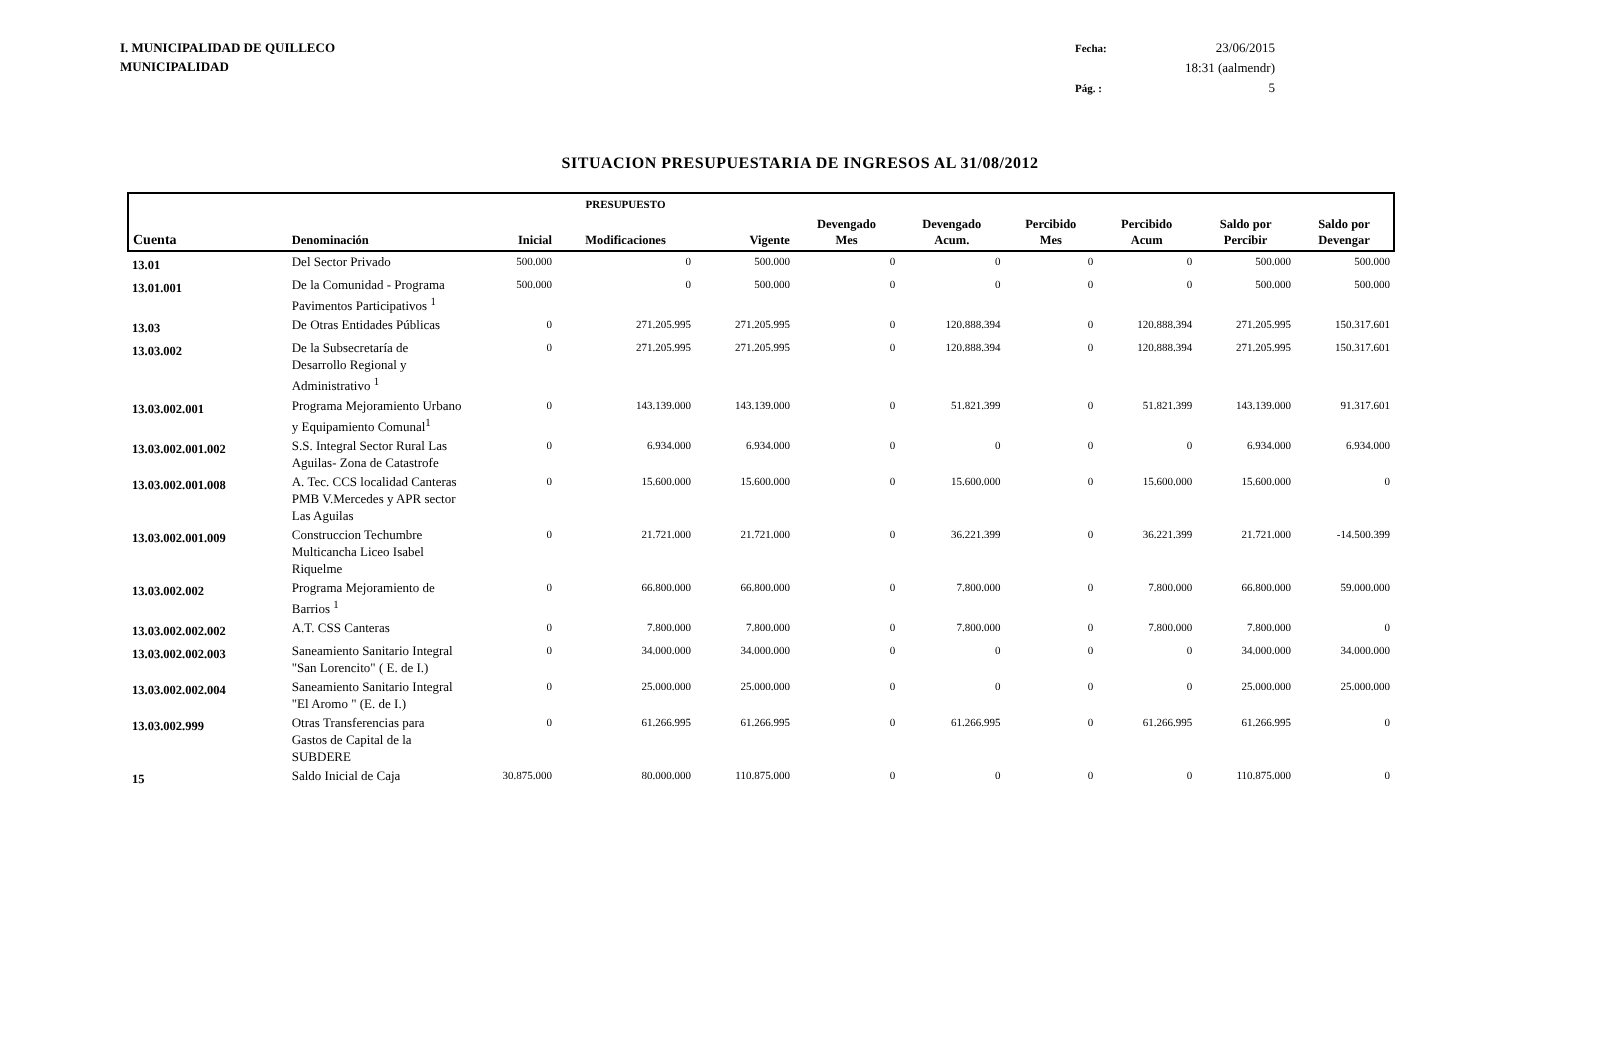I. MUNICIPALIDAD DE QUILLECO
MUNICIPALIDAD
Fecha: 23/06/2015 18:31 (aalmendr) Pág. : 5
SITUACION PRESUPUESTARIA DE INGRESOS AL 31/08/2012
| | | | PRESUPUESTO | | | | | | | |
| --- | --- | --- | --- | --- | --- | --- | --- | --- | --- | --- |
| Cuenta | Denominación | Inicial | Modificaciones | Vigente | Devengado Mes | Devengado Acum. | Percibido Mes | Percibido Acum | Saldo por Percibir | Saldo por Devengar |
| 13.01 | Del Sector Privado | 500.000 | 0 | 500.000 | 0 | 0 | 0 | 0 | 500.000 | 500.000 |
| 13.01.001 | De la Comunidad - Programa Pavimentos Participativos <sup>1</sup> | 500.000 | 0 | 500.000 | 0 | 0 | 0 | 0 | 500.000 | 500.000 |
| 13.03 | De Otras Entidades Públicas | 0 | 271.205.995 | 271.205.995 | 0 | 120.888.394 | 0 | 120.888.394 | 271.205.995 | 150.317.601 |
| 13.03.002 | De la Subsecretaría de Desarrollo Regional y Administrativo <sup>1</sup> | 0 | 271.205.995 | 271.205.995 | 0 | 120.888.394 | 0 | 120.888.394 | 271.205.995 | 150.317.601 |
| 13.03.002.001 | Programa Mejoramiento Urbano y Equipamiento Comunal<sup>1</sup> | 0 | 143.139.000 | 143.139.000 | 0 | 51.821.399 | 0 | 51.821.399 | 143.139.000 | 91.317.601 |
| 13.03.002.001.002 | S.S. Integral Sector Rural Las Aguilas- Zona de Catastrofe | 0 | 6.934.000 | 6.934.000 | 0 | 0 | 0 | 0 | 6.934.000 | 6.934.000 |
| 13.03.002.001.008 | A. Tec. CCS localidad Canteras PMB V.Mercedes y APR sector Las Aguilas | 0 | 15.600.000 | 15.600.000 | 0 | 15.600.000 | 0 | 15.600.000 | 15.600.000 | 0 |
| 13.03.002.001.009 | Construccion Techumbre Multicancha Liceo Isabel Riquelme | 0 | 21.721.000 | 21.721.000 | 0 | 36.221.399 | 0 | 36.221.399 | 21.721.000 | -14.500.399 |
| 13.03.002.002 | Programa Mejoramiento de Barrios <sup>1</sup> | 0 | 66.800.000 | 66.800.000 | 0 | 7.800.000 | 0 | 7.800.000 | 66.800.000 | 59.000.000 |
| 13.03.002.002.002 | A.T. CSS Canteras | 0 | 7.800.000 | 7.800.000 | 0 | 7.800.000 | 0 | 7.800.000 | 7.800.000 | 0 |
| 13.03.002.002.003 | Saneamiento Sanitario Integral "San Lorencito" ( E. de I.) | 0 | 34.000.000 | 34.000.000 | 0 | 0 | 0 | 0 | 34.000.000 | 34.000.000 |
| 13.03.002.002.004 | Saneamiento Sanitario Integral "El Aromo " (E. de I.) | 0 | 25.000.000 | 25.000.000 | 0 | 0 | 0 | 0 | 25.000.000 | 25.000.000 |
| 13.03.002.999 | Otras Transferencias para Gastos de Capital de la SUBDERE | 0 | 61.266.995 | 61.266.995 | 0 | 61.266.995 | 0 | 61.266.995 | 61.266.995 | 0 |
| 15 | Saldo Inicial de Caja | 30.875.000 | 80.000.000 | 110.875.000 | 0 | 0 | 0 | 0 | 110.875.000 | 0 |